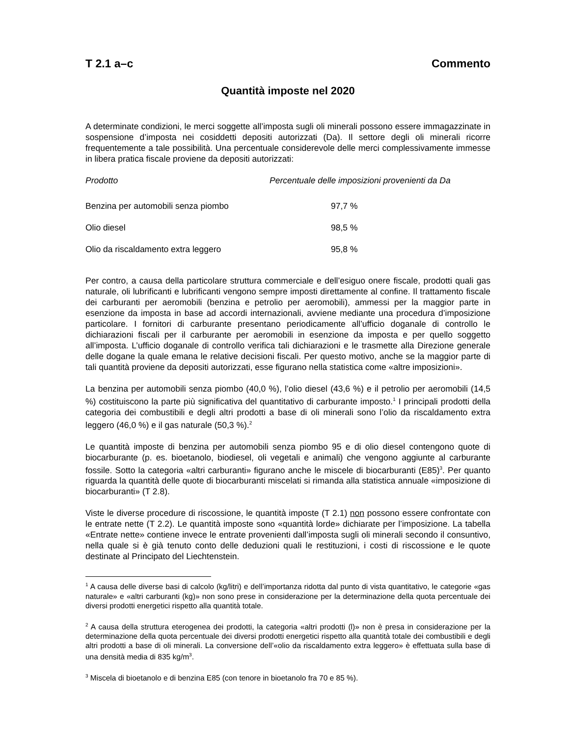T 2.1 a–c Commento
Quantità imposte nel 2020
A determinate condizioni, le merci soggette all’imposta sugli oli minerali possono essere immagazzinate in sospensione d’imposta nei cosiddetti depositi autorizzati (Da). Il settore degli oli minerali ricorre frequentemente a tale possibilità. Una percentuale considerevole delle merci complessivamente immesse in libera pratica fiscale proviene da depositi autorizzati:
| Prodotto | Percentuale delle imposizioni provenienti da Da |
| --- | --- |
| Benzina per automobili senza piombo | 97,7 % |
| Olio diesel | 98,5 % |
| Olio da riscaldamento extra leggero | 95,8 % |
Per contro, a causa della particolare struttura commerciale e dell’esiguo onere fiscale, prodotti quali gas naturale, oli lubrificanti e lubrificanti vengono sempre imposti direttamente al confine. Il trattamento fiscale dei carburanti per aeromobili (benzina e petrolio per aeromobili), ammessi per la maggior parte in esenzione da imposta in base ad accordi internazionali, avviene mediante una procedura d’imposizione particolare. I fornitori di carburante presentano periodicamente all’ufficio doganale di controllo le dichiarazioni fiscali per il carburante per aeromobili in esenzione da imposta e per quello soggetto all’imposta. L’ufficio doganale di controllo verifica tali dichiarazioni e le trasmette alla Direzione generale delle dogane la quale emana le relative decisioni fiscali. Per questo motivo, anche se la maggior parte di tali quantità proviene da depositi autorizzati, esse figurano nella statistica come «altre imposizioni».
La benzina per automobili senza piombo (40,0 %), l’olio diesel (43,6 %) e il petrolio per aeromobili (14,5 %) costituiscono la parte più significativa del quantitativo di carburante imposto.<sup>1</sup> I principali prodotti della categoria dei combustibili e degli altri prodotti a base di oli minerali sono l’olio da riscaldamento extra leggero (46,0 %) e il gas naturale (50,3 %).<sup>2</sup>
Le quantità imposte di benzina per automobili senza piombo 95 e di olio diesel contengono quote di biocarburante (p. es. bioetanolo, biodiesel, oli vegetali e animali) che vengono aggiunte al carburante fossile. Sotto la categoria «altri carburanti» figurano anche le miscele di biocarburanti (E85)<sup>3</sup>. Per quanto riguarda la quantità delle quote di biocarburanti miscelati si rimanda alla statistica annuale «imposizione di biocarburanti» (T 2.8).
Viste le diverse procedure di riscossione, le quantità imposte (T 2.1) non possono essere confrontate con le entrate nette (T 2.2). Le quantità imposte sono «quantità lorde» dichiarate per l’imposizione. La tabella «Entrate nette» contiene invece le entrate provenienti dall’imposta sugli oli minerali secondo il consuntivo, nella quale si è già tenuto conto delle deduzioni quali le restituzioni, i costi di riscossione e le quote destinate al Principato del Liechtenstein.
<sup>1</sup> A causa delle diverse basi di calcolo (kg/litri) e dell’importanza ridotta dal punto di vista quantitativo, le categorie «gas naturale» e «altri carburanti (kg)» non sono prese in considerazione per la determinazione della quota percentuale dei diversi prodotti energetici rispetto alla quantità totale.
<sup>2</sup> A causa della struttura eterogenea dei prodotti, la categoria «altri prodotti (l)» non è presa in considerazione per la determinazione della quota percentuale dei diversi prodotti energetici rispetto alla quantità totale dei combustibili e degli altri prodotti a base di oli minerali. La conversione dell’«olio da riscaldamento extra leggero» è effettuata sulla base di una densità media di 835 kg/m<sup>3</sup>.
<sup>3</sup> Miscela di bioetanolo e di benzina E85 (con tenore in bioetanolo fra 70 e 85 %).